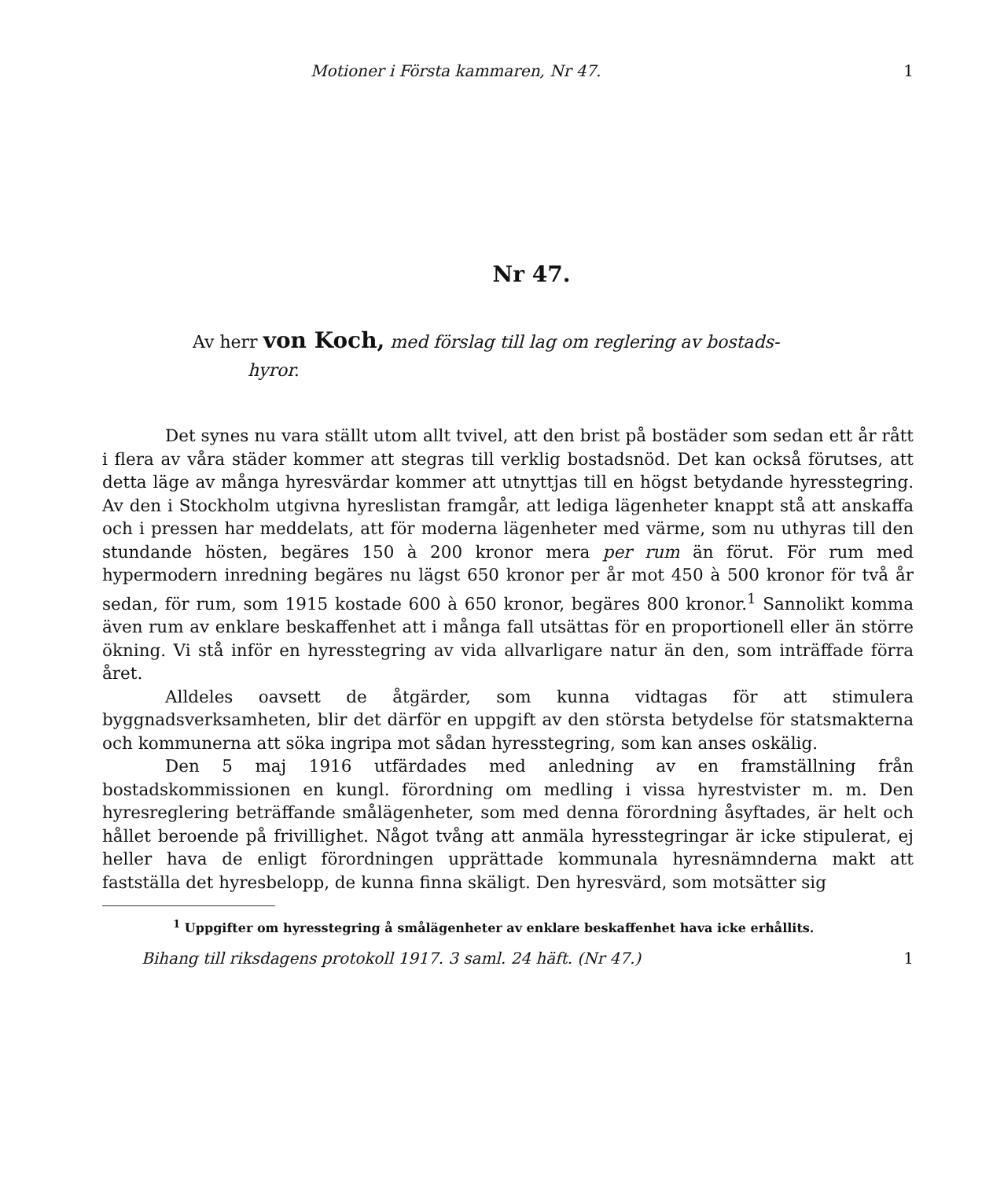Motioner i Första kammaren, Nr 47. 1
Nr 47.
Av herr von Koch, med förslag till lag om reglering av bostads-
hyror.
Det synes nu vara ställt utom allt tvivel, att den brist på bostäder som sedan ett år rått i flera av våra städer kommer att stegras till verklig bostadsnöd. Det kan också förutses, att detta läge av många hyresvärdar kommer att utnyttjas till en högst betydande hyresstegring. Av den i Stockholm utgivna hyreslistan framgår, att lediga lägenheter knappt stå att anskaffa och i pressen har meddelats, att för moderna lägenheter med värme, som nu uthyras till den stundande hösten, begäres 150 à 200 kronor mera per rum än förut. För rum med hypermodern inredning begäres nu lägst 650 kronor per år mot 450 à 500 kronor för två år sedan, för rum, som 1915 kostade 600 à 650 kronor, begäres 800 kronor.<sup>1</sup> Sannolikt komma även rum av enklare beskaffenhet att i många fall utsättas för en proportionell eller än större ökning. Vi stå inför en hyresstegring av vida allvarligare natur än den, som inträffade förra året.
Alldeles oavsett de åtgärder, som kunna vidtagas för att stimulera byggnadsverksamheten, blir det därför en uppgift av den största betydelse för statsmakterna och kommunerna att söka ingripa mot sådan hyresstegring, som kan anses oskälig.
Den 5 maj 1916 utfärdades med anledning av en framställning från bostadskommissionen en kungl. förordning om medling i vissa hyrestvister m. m. Den hyresreglering beträffande smålägenheter, som med denna förordning åsyftades, är helt och hållet beroende på frivillighet. Något tvång att anmäla hyresstegringar är icke stipulerat, ej heller hava de enligt förordningen upprättade kommunala hyresnämnderna makt att fastställa det hyresbelopp, de kunna finna skäligt. Den hyresvärd, som motsätter sig
<sup>1</sup> Uppgifter om hyresstegring å smålägenheter av enklare beskaffenhet hava icke erhållits.
Bihang till riksdagens protokoll 1917. 3 saml. 24 häft. (Nr 47.) 1